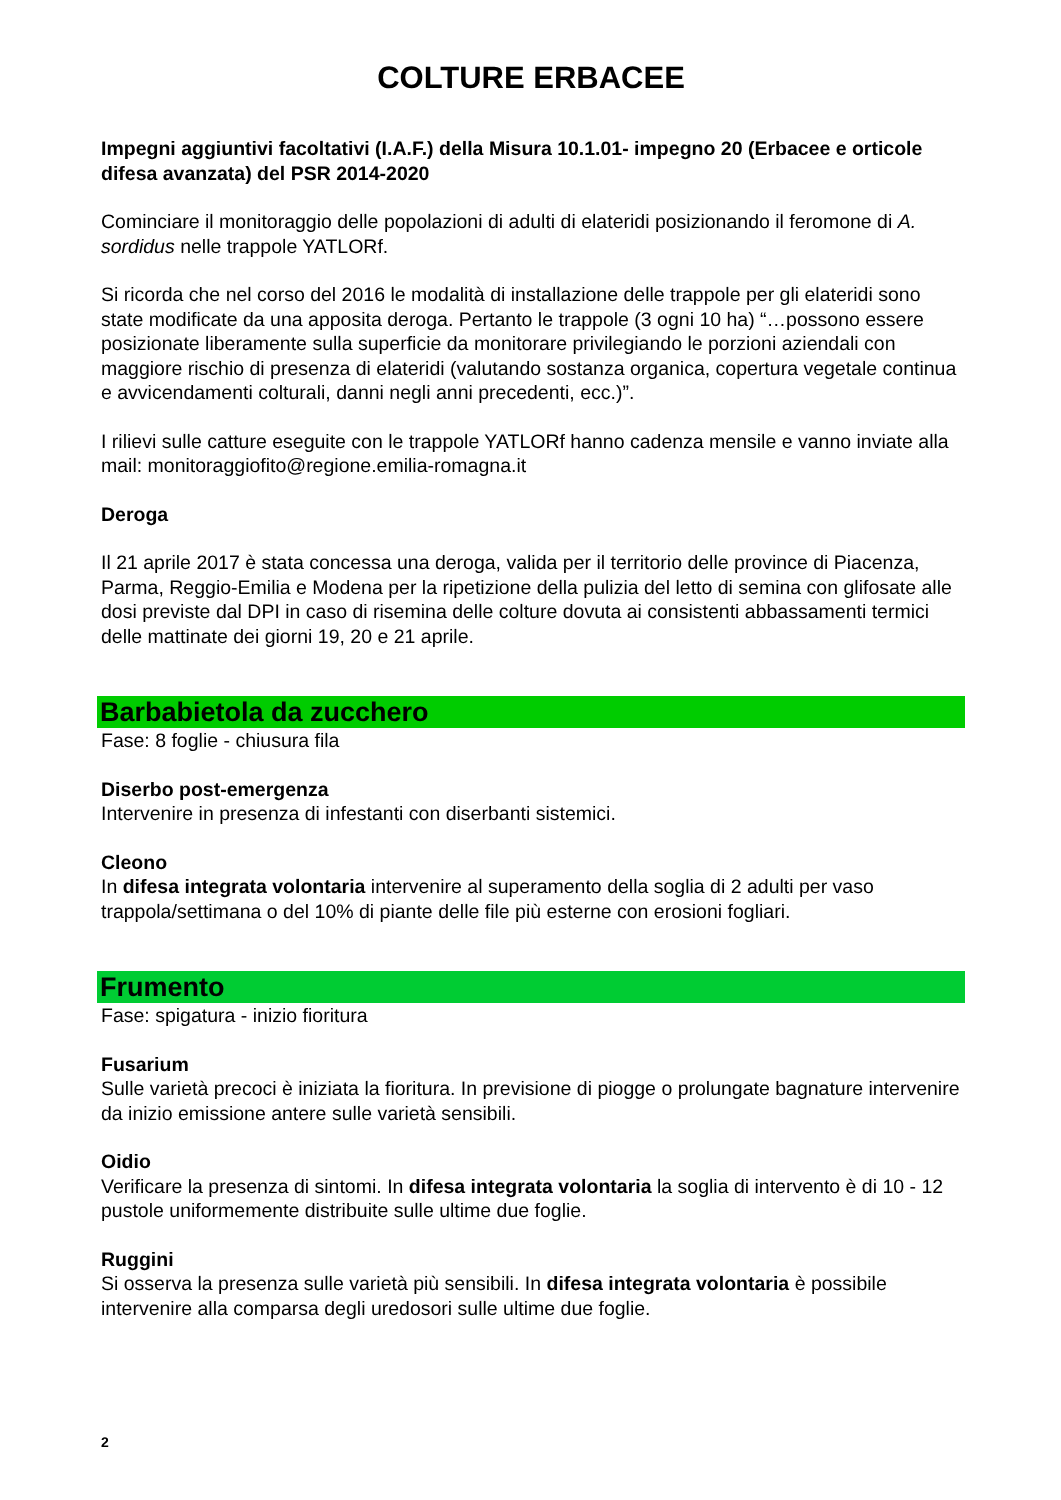COLTURE ERBACEE
Impegni aggiuntivi facoltativi (I.A.F.) della Misura 10.1.01- impegno 20 (Erbacee e orticole difesa avanzata) del PSR 2014-2020
Cominciare il monitoraggio delle popolazioni di adulti di elateridi posizionando il feromone di A. sordidus nelle trappole YATLORf.
Si ricorda che nel corso del 2016 le modalità di installazione delle trappole per gli elateridi sono state modificate da una apposita deroga. Pertanto le trappole (3 ogni 10 ha) “…possono essere posizionate liberamente sulla superficie da monitorare privilegiando le porzioni aziendali con maggiore rischio di presenza di elateridi (valutando sostanza organica, copertura vegetale continua e avvicendamenti colturali, danni negli anni precedenti, ecc.)”.
I rilievi sulle catture eseguite con le trappole YATLORf hanno cadenza mensile e vanno inviate alla mail: monitoraggiofito@regione.emilia-romagna.it
Deroga
Il 21 aprile 2017 è stata concessa una deroga, valida per il territorio delle province di Piacenza, Parma, Reggio-Emilia e Modena per la ripetizione della pulizia del letto di semina con glifosate alle dosi previste dal DPI in caso di risemina delle colture dovuta ai consistenti abbassamenti termici delle mattinate dei giorni 19, 20 e 21 aprile.
Barbabietola da zucchero
Fase: 8 foglie - chiusura fila
Diserbo post-emergenza
Intervenire in presenza di infestanti con diserbanti sistemici.
Cleono
In difesa integrata volontaria intervenire al superamento della soglia di 2 adulti per vaso trappola/settimana o del 10% di piante delle file più esterne con erosioni fogliari.
Frumento
Fase: spigatura - inizio fioritura
Fusarium
Sulle varietà precoci è iniziata la fioritura. In previsione di piogge o prolungate bagnature intervenire da inizio emissione antere sulle varietà sensibili.
Oidio
Verificare la presenza di sintomi. In difesa integrata volontaria la soglia di intervento è di 10 - 12 pustole uniformemente distribuite sulle ultime due foglie.
Ruggini
Si osserva la presenza sulle varietà più sensibili. In difesa integrata volontaria è possibile intervenire alla comparsa degli uredosori sulle ultime due foglie.
2